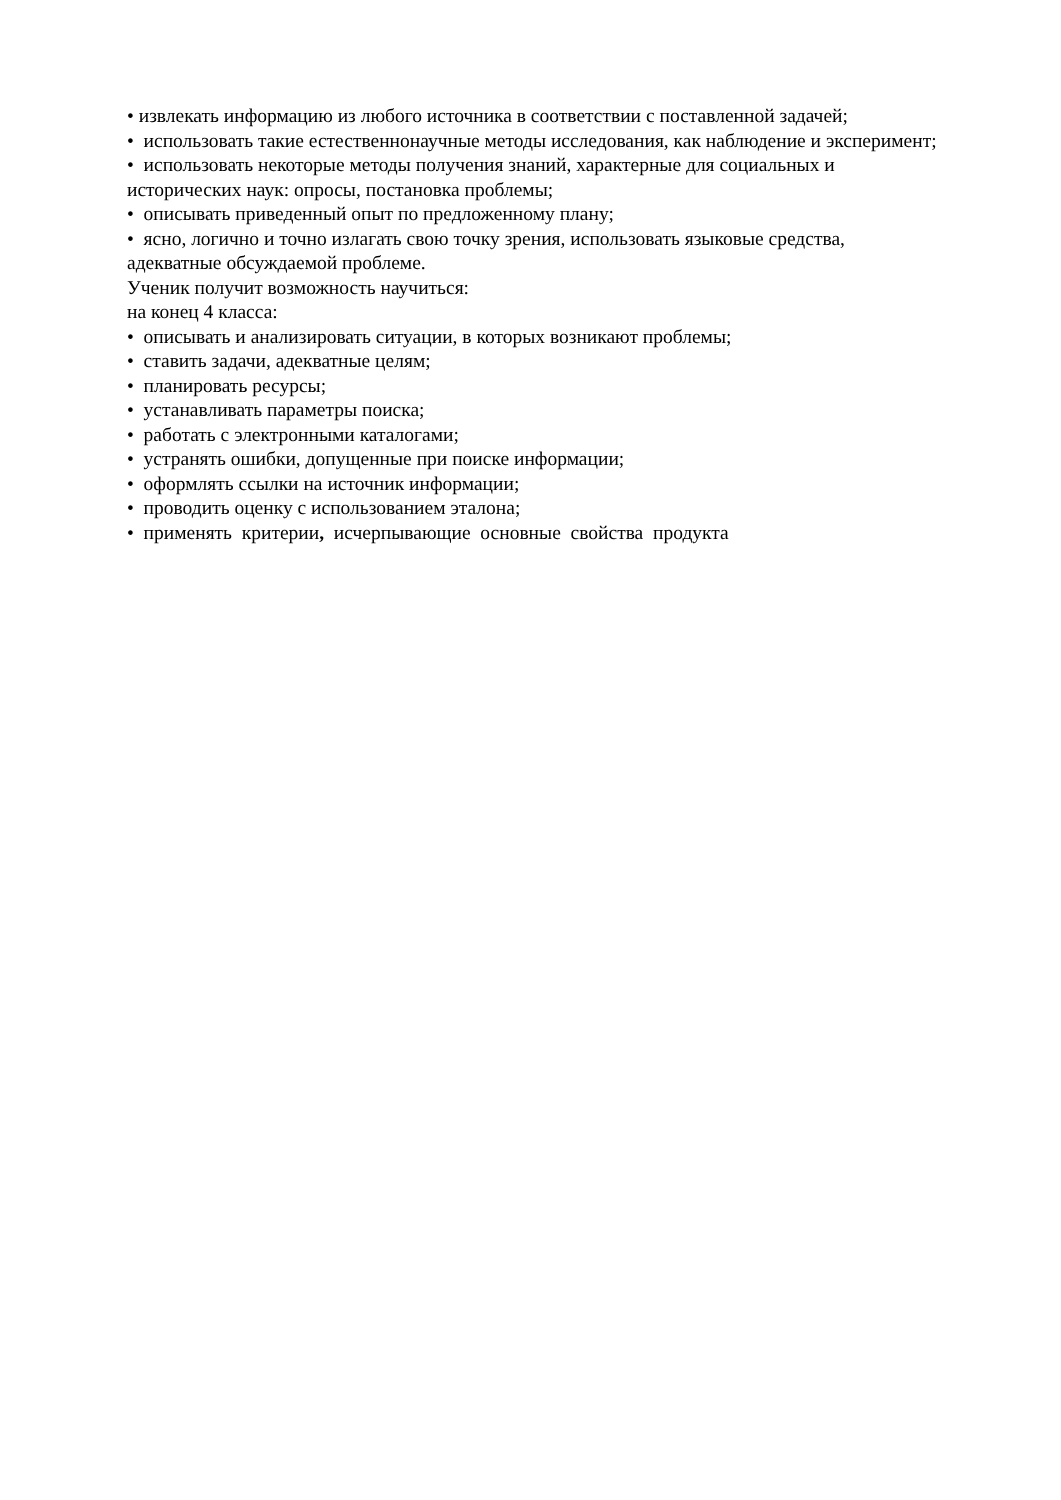• извлекать информацию из любого источника в соответствии с поставленной задачей;
• использовать такие естественнонаучные методы исследования, как наблюдение и эксперимент;
• использовать некоторые методы получения знаний, характерные для социальных и исторических наук: опросы, постановка проблемы;
• описывать приведенный опыт по предложенному плану;
• ясно, логично и точно излагать свою точку зрения, использовать языковые средства, адекватные обсуждаемой проблеме.
Ученик получит возможность научиться:
на конец 4 класса:
• описывать и анализировать ситуации, в которых возникают проблемы;
• ставить задачи, адекватные целям;
• планировать ресурсы;
• устанавливать параметры поиска;
• работать с электронными каталогами;
• устранять ошибки, допущенные при поиске информации;
• оформлять ссылки на источник информации;
• проводить оценку с использованием эталона;
• применять критерии, исчерпывающие основные свойства продукта